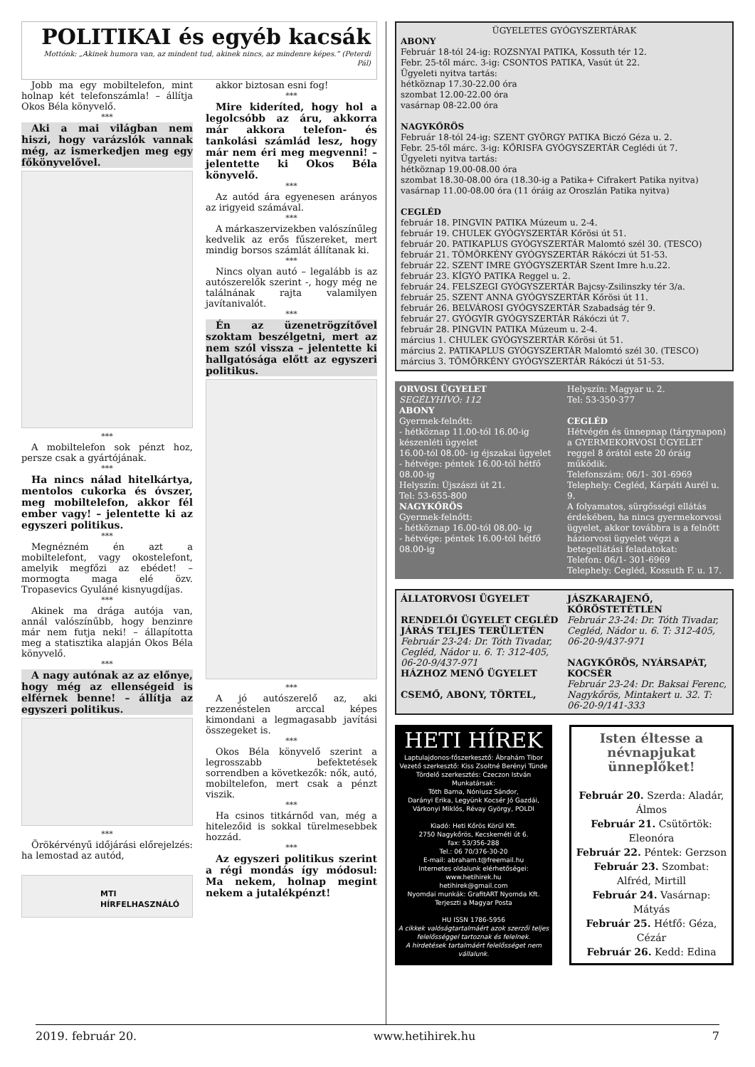POLITIKAI és egyéb kacsák
Mottónk: „Akinek humora van, az mindent tud, akinek nincs, az mindenre képes.” (Peterdi Pál)
Jobb ma egy mobiltelefon, mint holnap két telefonszámla! – állítja Okos Béla könyvelő.
***
Aki a mai világban nem hiszi, hogy varázslók vannak még, az ismerkedjen meg egy főkönyvelővel.
***
A mobiltelefon sok pénzt hoz, persze csak a gyártójának.
***
Ha nincs nálad hitelkártya, mentolos cukorka és óvszer, meg mobiltelefon, akkor fél ember vagy! – jelentette ki az egyszeri politikus.
***
Megnézném én azt a mobiltelefont, vagy okostelefont, amelyik megfőzi az ebédet! – mormogta maga elé özv. Tropasevics Gyuláné kisnyugdíjas.
***
Akinek ma drága autója van, annál valószínűbb, hogy benzinre már nem futja neki! – állapította meg a statisztika alapján Okos Béla könyvelő.
***
A nagy autónak az az előnye, hogy még az ellenségeid is elférnek benne! – állítja az egyszeri politikus.
***
Örökérvényű időjárási előrejelzés: ha lemostad az autód,
MTI HÍRFELHASZNÁLÓ
akkor biztosan esni fog!
***
Mire kideríted, hogy hol a legolcsóbb az áru, akkorra már akkora telefon- és tankolási számlád lesz, hogy már nem éri meg megvenni! – jelentette ki Okos Béla könyvelő.
***
Az autód ára egyenesen arányos az irigyeid számával.
***
A márkaszervizekben valószínűleg kedvelik az erős fűszereket, mert mindig borsos számlát állítanak ki.
***
Nincs olyan autó – legalább is az autószerelők szerint -, hogy még ne találnának rajta valamilyen javítanivalót.
***
Én az üzenetrögzítővel szoktam beszélgetni, mert az nem szól vissza – jelentette ki hallgatósága előtt az egyszeri politikus.
***
A jó autószerelő az, aki rezzenéstelen arccal képes kimondani a legmagasabb javítási összegeket is.
***
Okos Béla könyvelő szerint a legrosszabb befektetések sorrendben a következők: nők, autó, mobiltelefon, mert csak a pénzt viszik.
***
Ha csinos titkárnőd van, még a hitelezőid is sokkal türelmesebbek hozzád.
***
Az egyszeri politikus szerint a régi mondás így módosul: Ma nekem, holnap megint nekem a jutalékpénzt!
ÜGYELETES GYÓGYSZERTÁRAK
ABONY
Február 18-tól 24-ig: ROZSNYAI PATIKA, Kossuth tér 12.
Febr. 25-től márc. 3-ig: CSONTOS PATIKA, Vasút út 22.
Ügyeleti nyitva tartás:
hétköznap 17.30-22.00 óra
szombat 12.00-22.00 óra
vasárnap 08-22.00 óra
NAGYKŐRÖS
Február 18-tól 24-ig: SZENT GYÖRGY PATIKA Biczó Géza u. 2.
Febr. 25-től márc. 3-ig: KŐRISFA GYÓGYSZERTÁR Ceglédi út 7.
Ügyeleti nyitva tartás:
hétköznap 19.00-08.00 óra
szombat 18.30-08.00 óra (18.30-ig a Patika+ Cifrakert Patika nyitva)
vasárnap 11.00-08.00 óra (11 óráig az Oroszlán Patika nyitva)
CEGLÉD
február 18. PINGVIN PATIKA Múzeum u. 2-4.
február 19. CHULEK GYÓGYSZERTÁR Kőrösi út 51.
február 20. PATIKAPLUS GYÓGYSZERTÁR Malomtó szél 30. (TESCO)
február 21. TÖMÖRKÉNY GYÓGYSZERTÁR Rákóczi út 51-53.
február 22. SZENT IMRE GYÓGYSZERTÁR Szent Imre h.u.22.
február 23. KÍGYÓ PATIKA Reggel u. 2.
február 24. FELSZEGI GYÓGYSZERTÁR Bajcsy-Zsilinszky tér 3/a.
február 25. SZENT ANNA GYÓGYSZERTÁR Kőrösi út 11.
február 26. BELVÁROSI GYÓGYSZERTÁR Szabadság tér 9.
február 27. GYÓGYÍR GYÓGYSZERTÁR Rákóczi út 7.
február 28. PINGVIN PATIKA Múzeum u. 2-4.
március 1. CHULEK GYÓGYSZERTÁR Kőrösi út 51.
március 2. PATIKAPLUS GYÓGYSZERTÁR Malomtó szél 30. (TESCO)
március 3. TÖMÖRKÉNY GYÓGYSZERTÁR Rákóczi út 51-53.
ORVOSI ÜGYELET
SEGÉLYHÍVÓ: 112
ABONY
Gyermek-felnőtt:
- hétköznap 11.00-tól 16.00-ig készenléti ügyelet
16.00-tól 08.00- ig éjszakai ügyelet
- hétvége: péntek 16.00-tól hétfő 08.00-ig
Helyszín: Újszászi út 21.
Tel: 53-655-800
NAGYKŐRÖS
Gyermek-felnőtt:
- hétköznap 16.00-tól 08.00- ig
- hétvége: péntek 16.00-tól hétfő 08.00-ig
Helyszín: Magyar u. 2.
Tel: 53-350-377
CEGLÉD
Hétvégén és ünnepnap (tárgynapon) a GYERMEKORVOSI ÜGYELET reggel 8 órától este 20 óráig működik.
Telefonszám: 06/1- 301-6969
Telephely: Cegléd, Kárpáti Aurél u. 9.
A folyamatos, sürgősségi ellátás érdekében, ha nincs gyermekorvosi ügyelet, akkor továbbra is a felnőtt háziorvosi ügyelet végzi a betegellátási feladatokat:
Telefon: 06/1- 301-6969
Telephely: Cegléd, Kossuth F. u. 17.
ÁLLATORVOSI ÜGYELET
RENDELŐI ÜGYELET CEGLÉD JÁRÁS TELJES TERÜLETÉN
Február 23-24: Dr. Tóth Tivadar, Cegléd, Nádor u. 6. T: 312-405, 06-20-9/437-971
HÁZHOZ MENŐ ÜGYELET
CSEMŐ, ABONY, TÖRTEL,
JÁSZKARAJENŐ, KŐRÖSTETÉTLEN
Február 23-24: Dr. Tóth Tivadar, Cegléd, Nádor u. 6. T: 312-405, 06-20-9/437-971
NAGYKŐRÖS, NYÁRSAPÁT, KOCSÉR
Február 23-24: Dr. Baksai Ferenc, Nagykőrös, Mintakert u. 32. T: 06-20-9/141-333
HETI HÍREK
Laptulajdonos-főszerkesztő: Ábrahám Tibor
Vezető szerkesztő: Kiss Zsoltné Berényi Tünde
Tördelő szerkesztés: Czeczon István
Munkatársak:
Tóth Barna, Nóniusz Sándor,
Darányi Erika, Legyünk Kocsér Jó Gazdái, Várkonyi Miklós, Révay György, POLDI
Kiadó: Heti Kőrös Körül Kft.
2750 Nagykőrös, Kecskeméti út 6.
fax: 53/356-288
Tel.: 06 70/376-30-20
E-mail: abraham.t@freemail.hu
Internetes oldalunk elérhetőségei:
www.hetihirek.hu
hetihirek@gmail.com
Nyomdai munkák: GrafitART Nyomda Kft.
Terjeszti a Magyar Posta
HU ISSN 1786-5956
A cikkek valóságtartalmáért azok szerzői teljes felelősséggel tartoznak és felelnek.
A hirdetések tartalmáért felelősséget nem vállalunk.
Isten éltesse a névnapjukat ünneplőket!
Február 20. Szerda: Aladár, Álmos
Február 21. Csütörtök: Eleonóra
Február 22. Péntek: Gerzson
Február 23. Szombat: Alfréd, Mirtill
Február 24. Vasárnap: Mátyás
Február 25. Hétfő: Géza, Cézár
Február 26. Kedd: Edina
2019. február 20. www.hetihirek.hu 7